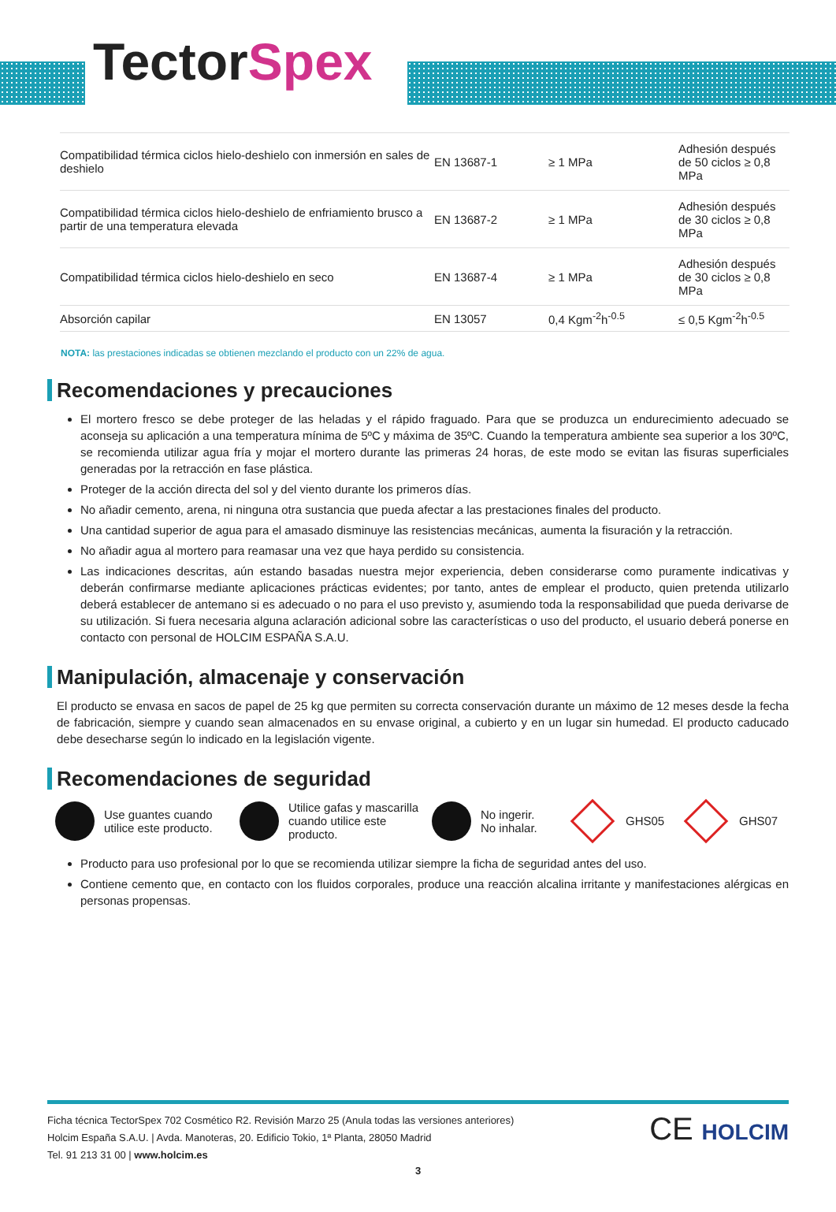TectorSpex
| Compatibilidad térmica ciclos hielo-deshielo con inmersión en sales de deshielo | EN 13687-1 | ≥ 1 MPa | Adhesión después de 50 ciclos ≥ 0,8 MPa |
| Compatibilidad térmica ciclos hielo-deshielo de enfriamiento brusco a partir de una temperatura elevada | EN 13687-2 | ≥ 1 MPa | Adhesión después de 30 ciclos ≥ 0,8 MPa |
| Compatibilidad térmica ciclos hielo-deshielo en seco | EN 13687-4 | ≥ 1 MPa | Adhesión después de 30 ciclos ≥ 0,8 MPa |
| Absorción capilar | EN 13057 | 0,4 Kgm<sup>-2</sup>h<sup>-0.5</sup> | ≤ 0,5 Kgm<sup>-2</sup>h<sup>-0.5</sup> |
NOTA: las prestaciones indicadas se obtienen mezclando el producto con un 22% de agua.
Recomendaciones y precauciones
El mortero fresco se debe proteger de las heladas y el rápido fraguado. Para que se produzca un endurecimiento adecuado se aconseja su aplicación a una temperatura mínima de 5ºC y máxima de 35ºC. Cuando la temperatura ambiente sea superior a los 30ºC, se recomienda utilizar agua fría y mojar el mortero durante las primeras 24 horas, de este modo se evitan las fisuras superficiales generadas por la retracción en fase plástica.
Proteger de la acción directa del sol y del viento durante los primeros días.
No añadir cemento, arena, ni ninguna otra sustancia que pueda afectar a las prestaciones finales del producto.
Una cantidad superior de agua para el amasado disminuye las resistencias mecánicas, aumenta la fisuración y la retracción.
No añadir agua al mortero para reamasar una vez que haya perdido su consistencia.
Las indicaciones descritas, aún estando basadas nuestra mejor experiencia, deben considerarse como puramente indicativas y deberán confirmarse mediante aplicaciones prácticas evidentes; por tanto, antes de emplear el producto, quien pretenda utilizarlo deberá establecer de antemano si es adecuado o no para el uso previsto y, asumiendo toda la responsabilidad que pueda derivarse de su utilización. Si fuera necesaria alguna aclaración adicional sobre las características o uso del producto, el usuario deberá ponerse en contacto con personal de HOLCIM ESPAÑA S.A.U.
Manipulación, almacenaje y conservación
El producto se envasa en sacos de papel de 25 kg que permiten su correcta conservación durante un máximo de 12 meses desde la fecha de fabricación, siempre y cuando sean almacenados en su envase original, a cubierto y en un lugar sin humedad. El producto caducado debe desecharse según lo indicado en la legislación vigente.
Recomendaciones de seguridad
Use guantes cuando utilice este producto.
Utilice gafas y mascarilla cuando utilice este producto.
No ingerir.
No inhalar.
GHS05 GHS07
Producto para uso profesional por lo que se recomienda utilizar siempre la ficha de seguridad antes del uso.
Contiene cemento que, en contacto con los fluidos corporales, produce una reacción alcalina irritante y manifestaciones alérgicas en personas propensas.
Ficha técnica TectorSpex 702 Cosmético R2. Revisión Marzo 25 (Anula todas las versiones anteriores)
Holcim España S.A.U. | Avda. Manoteras, 20. Edificio Tokio, 1ª Planta, 28050 Madrid
Tel. 91 213 31 00 | www.holcim.es
CE HOLCIM
3